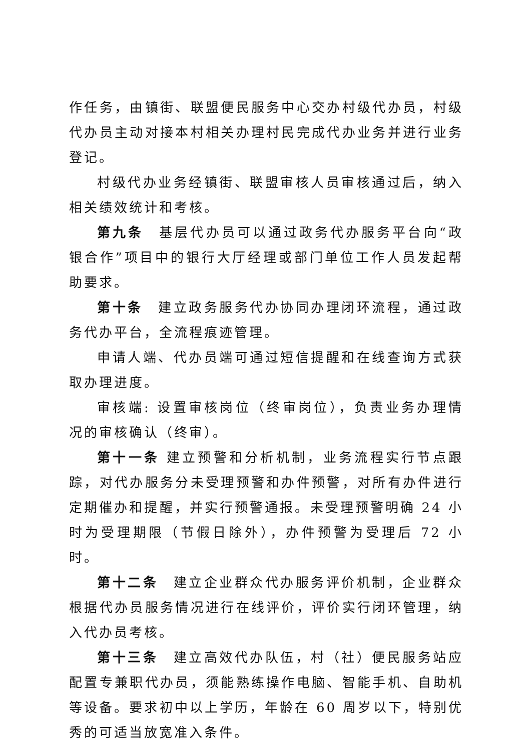作任务，由镇街、联盟便民服务中心交办村级代办员，村级代办员主动对接本村相关办理村民完成代办业务并进行业务登记。
村级代办业务经镇街、联盟审核人员审核通过后，纳入相关绩效统计和考核。
第九条　基层代办员可以通过政务代办服务平台向“政银合作”项目中的银行大厅经理或部门单位工作人员发起帮助要求。
第十条　建立政务服务代办协同办理闭环流程，通过政务代办平台，全流程痕迹管理。
申请人端、代办员端可通过短信提醒和在线查询方式获取办理进度。
审核端: 设置审核岗位（终审岗位），负责业务办理情况的审核确认（终审）。
第十一条 建立预警和分析机制，业务流程实行节点跟踪，对代办服务分未受理预警和办件预警，对所有办件进行定期催办和提醒，并实行预警通报。未受理预警明确 24 小时为受理期限（节假日除外），办件预警为受理后 72 小时。
第十二条　建立企业群众代办服务评价机制，企业群众根据代办员服务情况进行在线评价，评价实行闭环管理，纳入代办员考核。
第十三条　建立高效代办队伍，村（社）便民服务站应配置专兼职代办员，须能熟练操作电脑、智能手机、自助机等设备。要求初中以上学历，年龄在 60 周岁以下，特别优秀的可适当放宽准入条件。